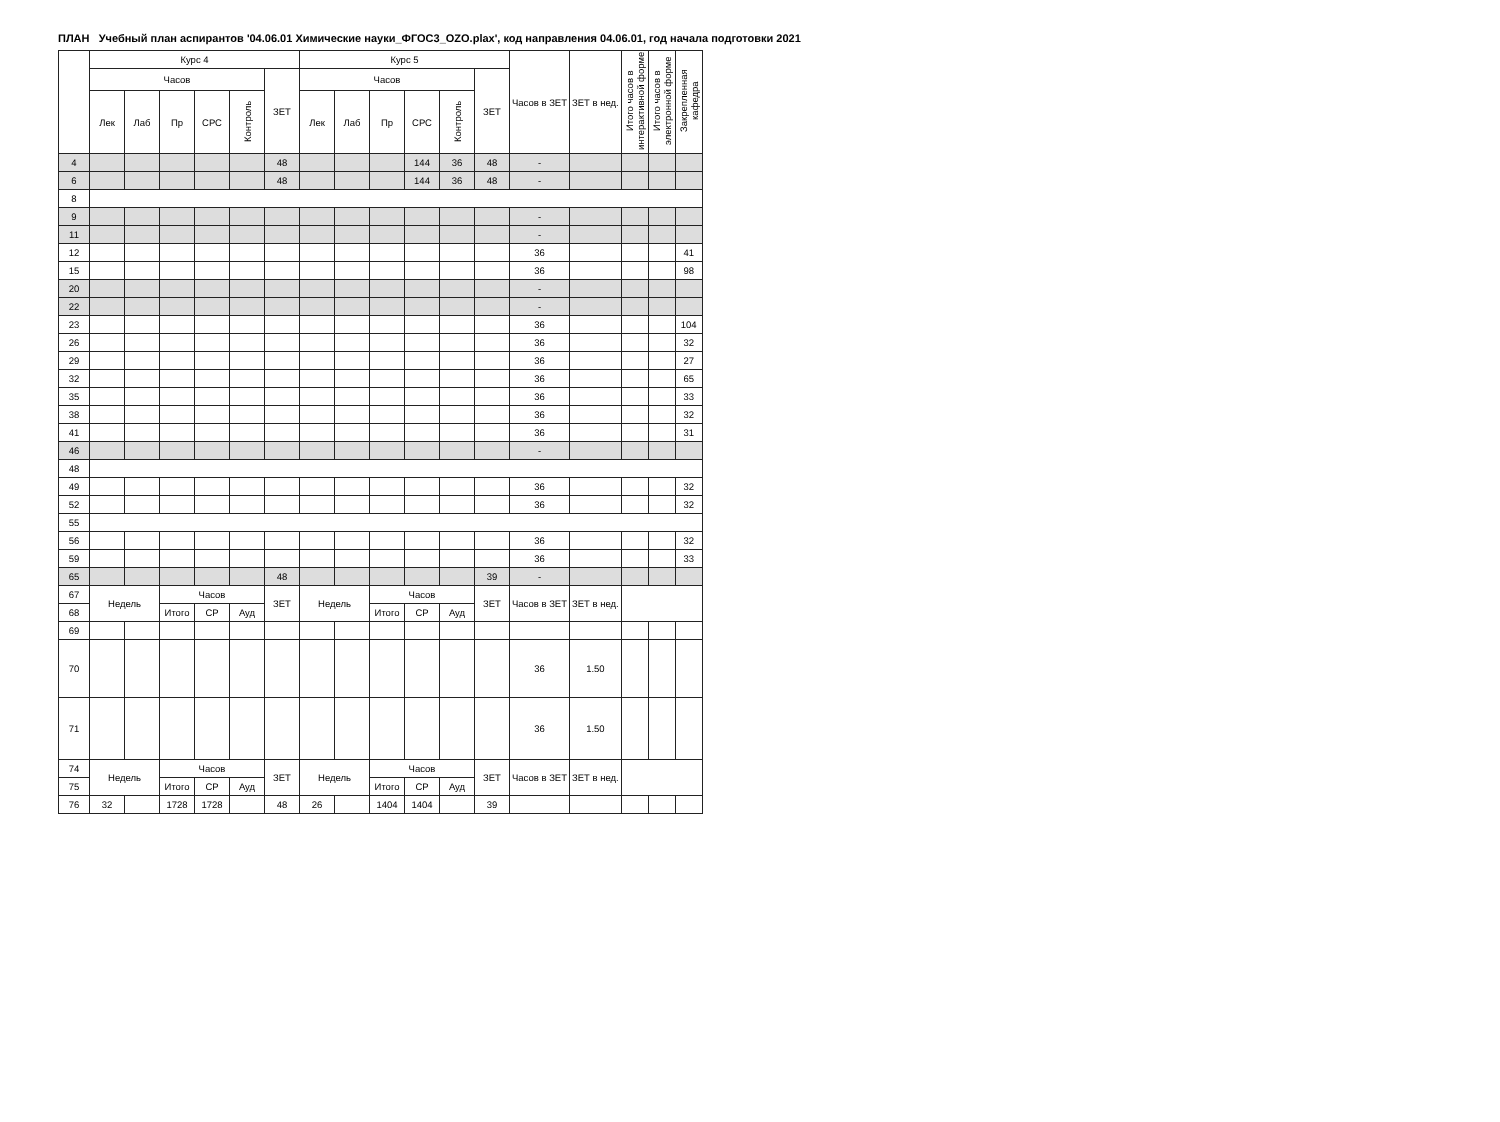ПЛАН Учебный план аспирантов '04.06.01 Химические науки_ФГОС3_OZO.plax', код направления 04.06.01, год начала подготовки 2021
| | Курс 4 | | | | | | Курс 5 | | | | | | Часов в ЗЕТ | ЗЕТ в нед. | Итого часов в интерактивной форме | Итого часов в электронной форме | Закрепленная кафедра |
| --- | --- | --- | --- | --- | --- | --- | --- | --- | --- | --- | --- | --- | --- | --- | --- | --- | --- |
| | Часов | | | | | ЗЕТ | Часов | | | | | ЗЕТ | | | | | |
| | Лек | Лаб | Пр | СРС | Контроль | | Лек | Лаб | Пр | СРС | Контроль | | | | | | |
| 4 | | | | | | 48 | | | | 144 | 36 | 48 | - | | | | |
| 6 | | | | | | 48 | | | | 144 | 36 | 48 | - | | | | |
| 8 | | | | | | | | | | | | | | | | | |
| 9 | | | | | | | | | | | | | - | | | | |
| 11 | | | | | | | | | | | | | - | | | | |
| 12 | | | | | | | | | | | | | 36 | | | | 41 |
| 15 | | | | | | | | | | | | | 36 | | | | 98 |
| 20 | | | | | | | | | | | | | - | | | | |
| 22 | | | | | | | | | | | | | - | | | | |
| 23 | | | | | | | | | | | | | 36 | | | | 104 |
| 26 | | | | | | | | | | | | | 36 | | | | 32 |
| 29 | | | | | | | | | | | | | 36 | | | | 27 |
| 32 | | | | | | | | | | | | | 36 | | | | 65 |
| 35 | | | | | | | | | | | | | 36 | | | | 33 |
| 38 | | | | | | | | | | | | | 36 | | | | 32 |
| 41 | | | | | | | | | | | | | 36 | | | | 31 |
| 46 | | | | | | | | | | | | | - | | | | |
| 48 | | | | | | | | | | | | | | | | | |
| 49 | | | | | | | | | | | | | 36 | | | | 32 |
| 52 | | | | | | | | | | | | | 36 | | | | 32 |
| 55 | | | | | | | | | | | | | | | | | |
| 56 | | | | | | | | | | | | | 36 | | | | 32 |
| 59 | | | | | | | | | | | | | 36 | | | | 33 |
| 65 | | | | | | 48 | | | | | | 39 | - | | | | |
| 67 | Недель | | Часов | | | ЗЕТ | Недель | | Часов | | | ЗЕТ | Часов в ЗЕТ | ЗЕТ в нед. | | | |
| 68 | | | Итого | СР | Ауд | | | | Итого | СР | Ауд | | | | | | |
| 69 | | | | | | | | | | | | | | | | | |
| 70 | | | | | | | | | | | | | 36 | 1.50 | | | |
| 71 | | | | | | | | | | | | | 36 | 1.50 | | | |
| 74 | Недель | | Часов | | | ЗЕТ | Недель | | Часов | | | ЗЕТ | Часов в ЗЕТ | ЗЕТ в нед. | | | |
| 75 | | | Итого | СР | Ауд | | | | Итого | СР | Ауд | | | | | | |
| 76 | 32 | | 1728 | 1728 | | 48 | 26 | | 1404 | 1404 | | 39 | | | | | |